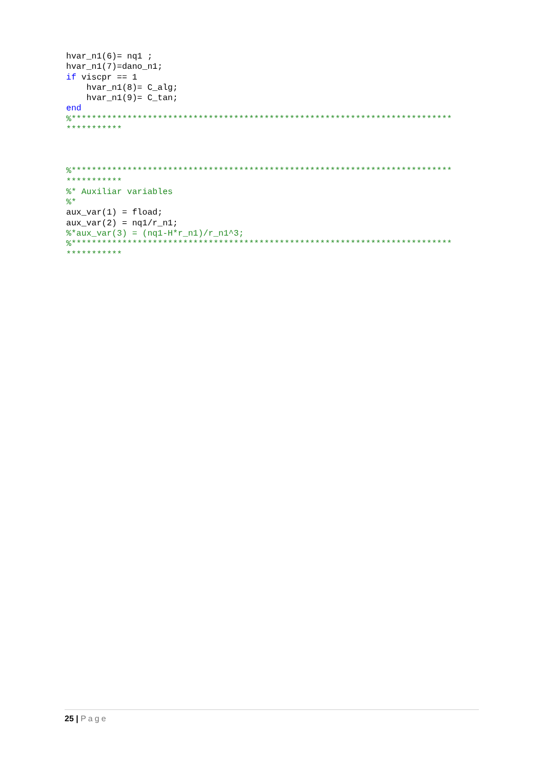hvar_n1(6)= nq1 ;
hvar_n1(7)=dano_n1;
if viscpr == 1
    hvar_n1(8)= C_alg;
    hvar_n1(9)= C_tan;
end
%***************************************************************************
***********



%***************************************************************************
***********
%* Auxiliar variables
%*
aux_var(1) = fload;
aux_var(2) = nq1/r_n1;
%*aux_var(3) = (nq1-H*r_n1)/r_n1^3;
%***************************************************************************
***********
25 | Page